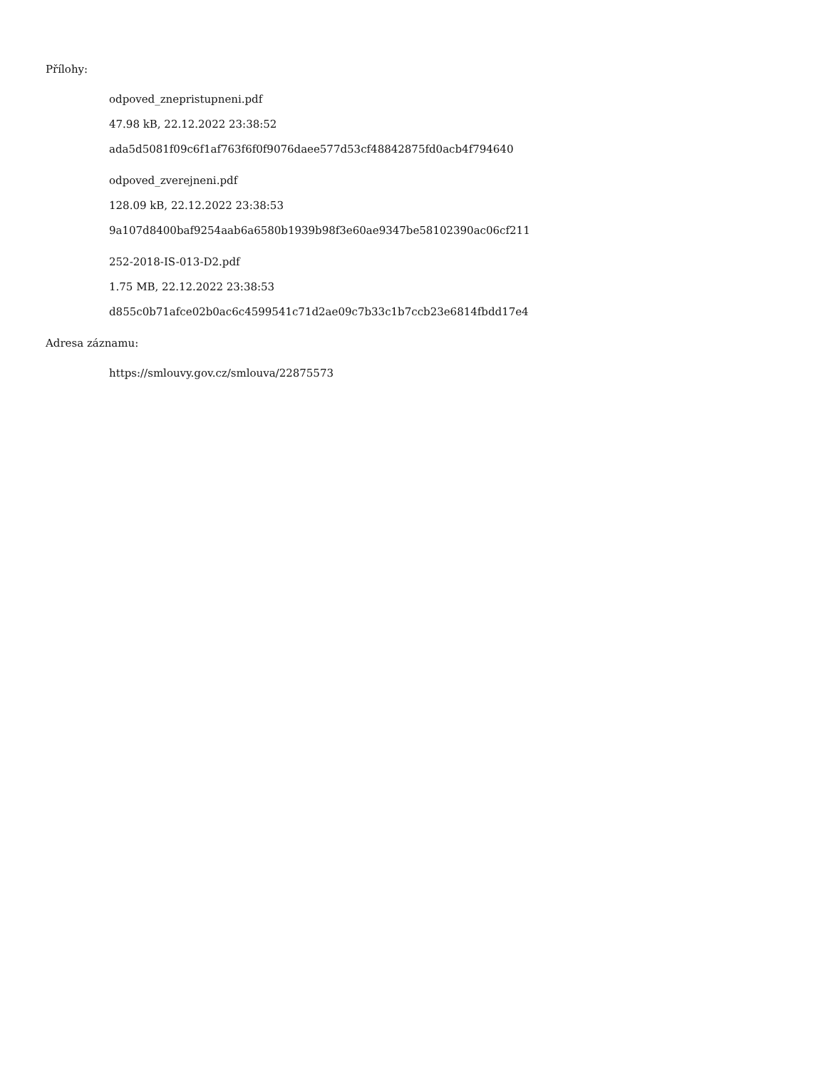Přílohy:
odpoved_znepristupneni.pdf
47.98 kB, 22.12.2022 23:38:52
ada5d5081f09c6f1af763f6f0f9076daee577d53cf48842875fd0acb4f794640
odpoved_zverejneni.pdf
128.09 kB, 22.12.2022 23:38:53
9a107d8400baf9254aab6a6580b1939b98f3e60ae9347be58102390ac06cf211
252-2018-IS-013-D2.pdf
1.75 MB, 22.12.2022 23:38:53
d855c0b71afce02b0ac6c4599541c71d2ae09c7b33c1b7ccb23e6814fbdd17e4
Adresa záznamu:
https://smlouvy.gov.cz/smlouva/22875573